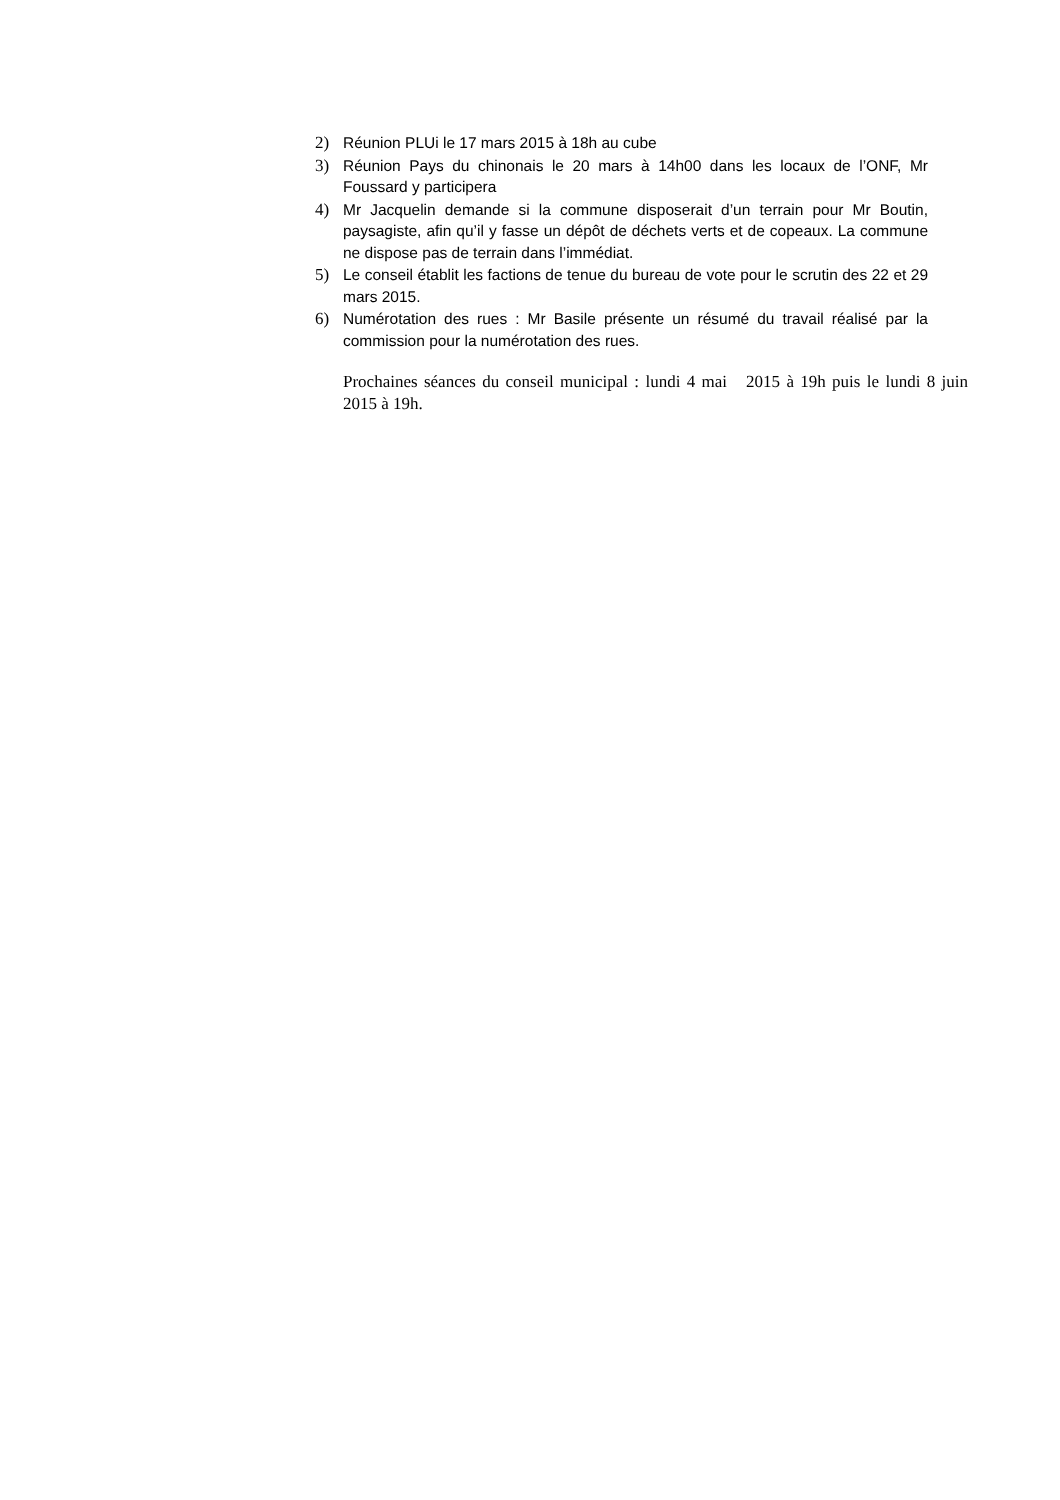2) Réunion PLUi le 17 mars 2015 à 18h au cube
3) Réunion Pays du chinonais le 20 mars à 14h00 dans les locaux de l’ONF, Mr Foussard y participera
4) Mr Jacquelin demande si la commune disposerait d’un terrain pour Mr Boutin, paysagiste, afin qu’il y fasse un dépôt de déchets verts et de copeaux. La commune ne dispose pas de terrain dans l’immédiat.
5) Le conseil établit les factions de tenue du bureau de vote pour le scrutin des 22 et 29 mars 2015.
6) Numérotation des rues : Mr Basile présente un résumé du travail réalisé par la commission pour la numérotation des rues.
Prochaines séances du conseil municipal : lundi 4 mai 2015 à 19h puis le lundi 8 juin 2015 à 19h.